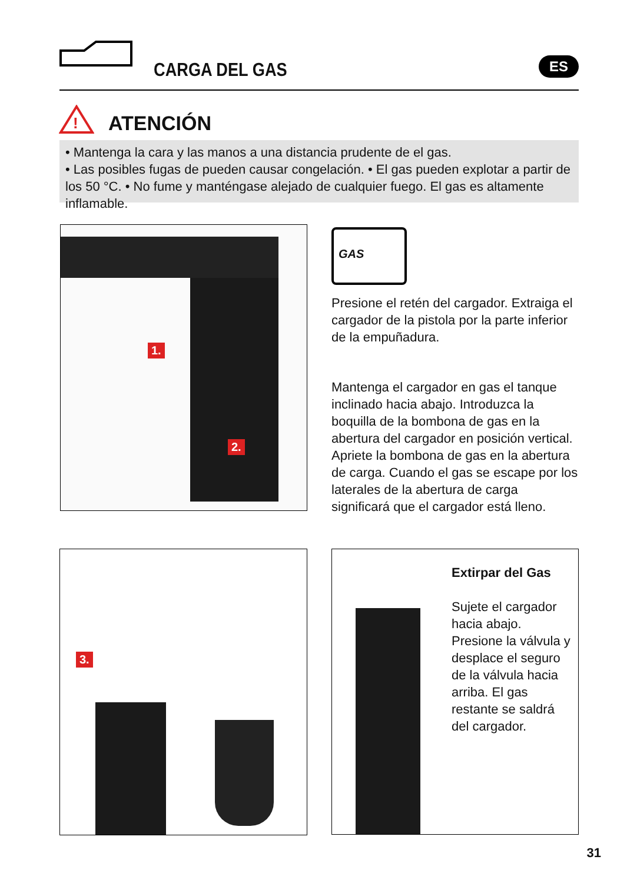CARGA DEL GAS ES
!
ATENCIÓN
• Mantenga la cara y las manos a una distancia prudente de el gas.
• Las posibles fugas de pueden causar congelación. • El gas pueden explotar a partir de los 50 °C. • No fume y manténgase alejado de cualquier fuego. El gas es altamente inflamable.
1.
2.
GAS
Presione el retén del cargador. Extraiga el cargador de la pistola por la parte inferior de la empuñadura.
Mantenga el cargador en gas el tanque inclinado hacia abajo. Introduzca la boquilla de la bombona de gas en la abertura del cargador en posición vertical. Apriete la bombona de gas en la abertura de carga. Cuando el gas se escape por los laterales de la abertura de carga significará que el cargador está lleno.
3.
Extirpar del Gas
Sujete el cargador hacia abajo. Presione la válvula y desplace el seguro de la válvula hacia arriba. El gas restante se saldrá del cargador.
31